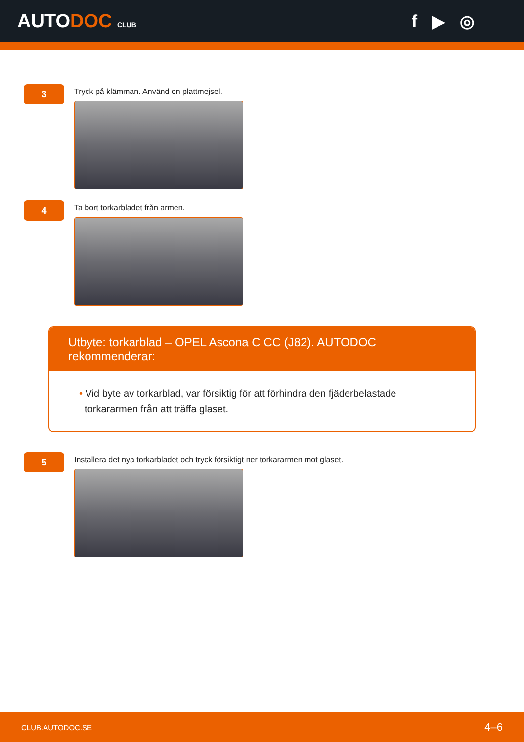AUTODOC CLUB
f ▶ ◎
3
Tryck på klämman. Använd en plattmejsel.
4
Ta bort torkarbladet från armen.
Utbyte: torkarblad – OPEL Ascona C CC (J82). AUTODOC rekommenderar:
• Vid byte av torkarblad, var försiktig för att förhindra den fjäderbelastade
torkararmen från att träffa glaset.
5
Installera det nya torkarbladet och tryck försiktigt ner torkararmen mot glaset.
CLUB.AUTODOC.SE 4–6